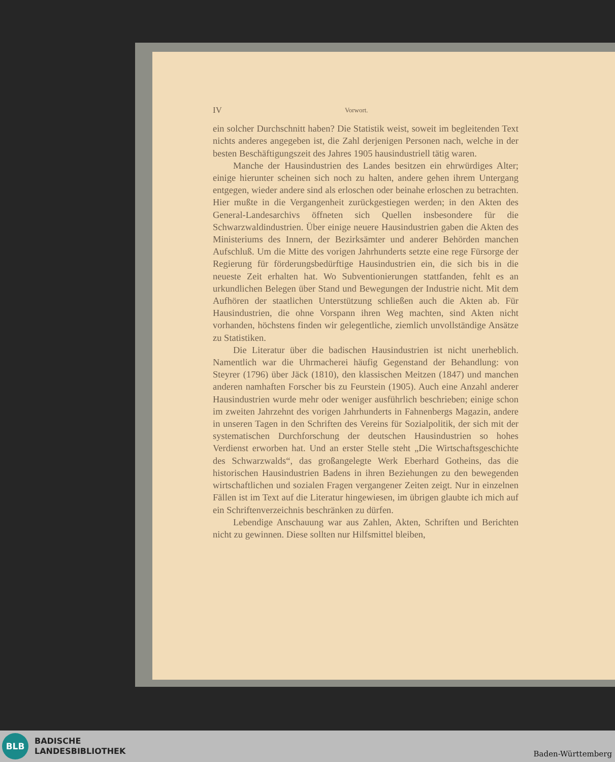IV Vorwort.
ein solcher Durchschnitt haben? Die Statistik weist, soweit im begleitenden Text nichts anderes angegeben ist, die Zahl derjenigen Personen nach, welche in der besten Beschäftigungszeit des Jahres 1905 hausindustriell tätig waren.
Manche der Hausindustrien des Landes besitzen ein ehrwürdiges Alter; einige hierunter scheinen sich noch zu halten, andere gehen ihrem Untergang entgegen, wieder andere sind als erloschen oder beinahe erloschen zu betrachten. Hier mußte in die Vergangenheit zurückgestiegen werden; in den Akten des General-Landesarchivs öffneten sich Quellen insbesondere für die Schwarzwaldindustrien. Über einige neuere Hausindustrien gaben die Akten des Ministeriums des Innern, der Bezirksämter und anderer Behörden manchen Aufschluß. Um die Mitte des vorigen Jahrhunderts setzte eine rege Fürsorge der Regierung für förderungsbedürftige Hausindustrien ein, die sich bis in die neueste Zeit erhalten hat. Wo Subventionierungen stattfanden, fehlt es an urkundlichen Belegen über Stand und Bewegungen der Industrie nicht. Mit dem Aufhören der staatlichen Unterstützung schließen auch die Akten ab. Für Hausindustrien, die ohne Vorspann ihren Weg machten, sind Akten nicht vorhanden, höchstens finden wir gelegentliche, ziemlich unvollständige Ansätze zu Statistiken.
Die Literatur über die badischen Hausindustrien ist nicht unerheblich. Namentlich war die Uhrmacherei häufig Gegenstand der Behandlung: von Steyrer (1796) über Jäck (1810), den klassischen Meitzen (1847) und manchen anderen namhaften Forscher bis zu Feurstein (1905). Auch eine Anzahl anderer Hausindustrien wurde mehr oder weniger ausführlich beschrieben; einige schon im zweiten Jahrzehnt des vorigen Jahrhunderts in Fahnenbergs Magazin, andere in unseren Tagen in den Schriften des Vereins für Sozialpolitik, der sich mit der systematischen Durchforschung der deutschen Hausindustrien so hohes Verdienst erworben hat. Und an erster Stelle steht „Die Wirtschaftsgeschichte des Schwarzwalds“, das großangelegte Werk Eberhard Gotheins, das die historischen Hausindustrien Badens in ihren Beziehungen zu den bewegenden wirtschaftlichen und sozialen Fragen vergangener Zeiten zeigt. Nur in einzelnen Fällen ist im Text auf die Literatur hingewiesen, im übrigen glaubte ich mich auf ein Schriftenverzeichnis beschränken zu dürfen.
Lebendige Anschauung war aus Zahlen, Akten, Schriften und Berichten nicht zu gewinnen. Diese sollten nur Hilfsmittel bleiben,
BLB
BADISCHE
LANDESBIBLIOTHEK
Baden-Württemberg